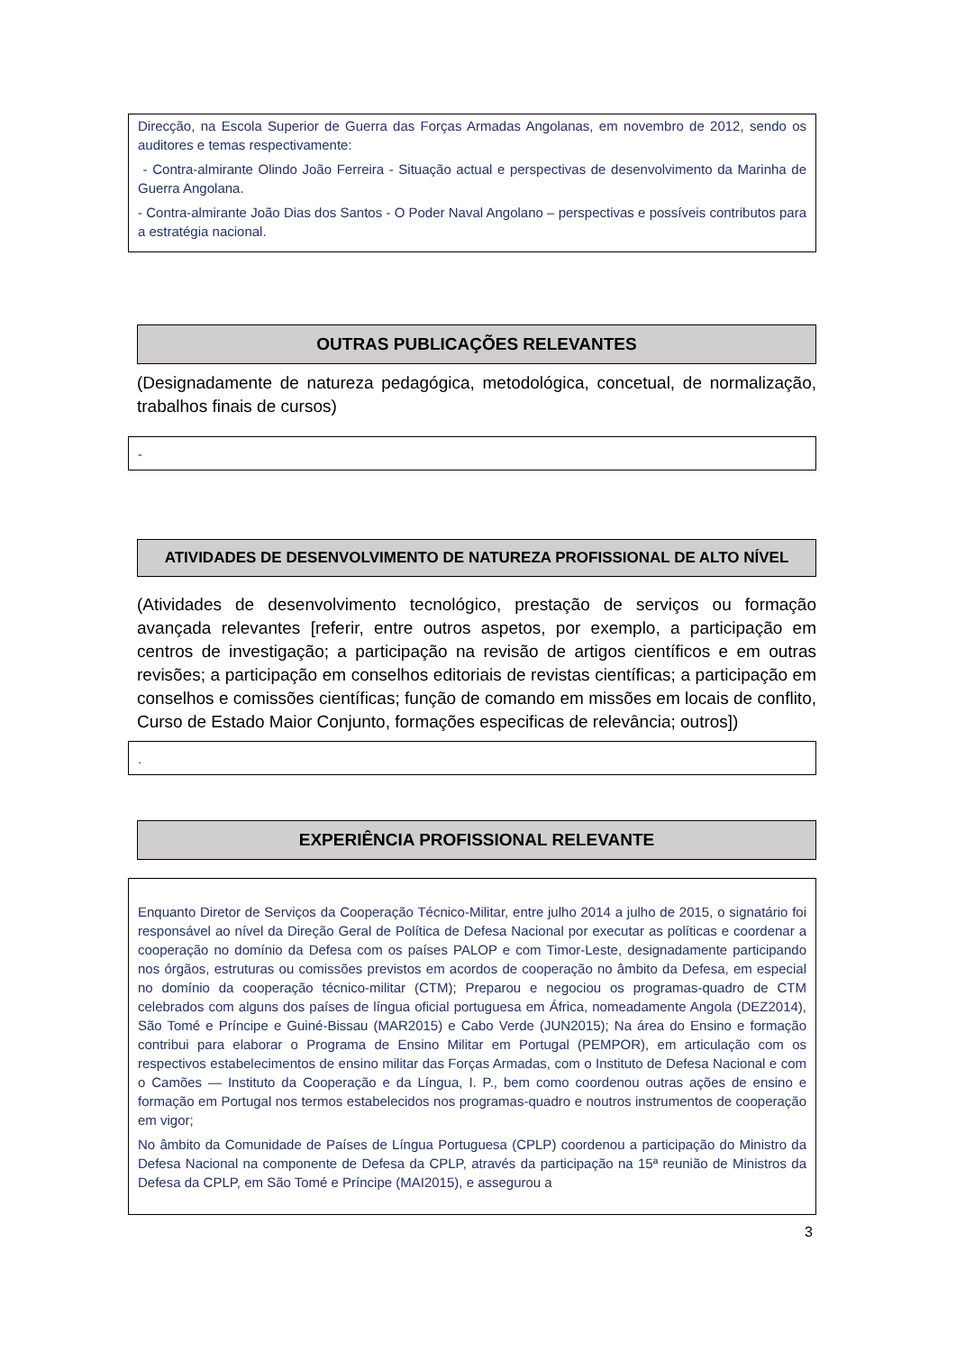Direcção, na Escola Superior de Guerra das Forças Armadas Angolanas, em novembro de 2012, sendo os auditores e temas respectivamente:
- Contra-almirante Olindo João Ferreira - Situação actual e perspectivas de desenvolvimento da Marinha de Guerra Angolana.
- Contra-almirante João Dias dos Santos - O Poder Naval Angolano – perspectivas e possíveis contributos para a estratégia nacional.
OUTRAS PUBLICAÇÕES RELEVANTES
(Designadamente de natureza pedagógica, metodológica, concetual, de normalização, trabalhos finais de cursos)
-
ATIVIDADES DE DESENVOLVIMENTO DE NATUREZA PROFISSIONAL DE ALTO NÍVEL
(Atividades de desenvolvimento tecnológico, prestação de serviços ou formação avançada relevantes [referir, entre outros aspetos, por exemplo, a participação em centros de investigação; a participação na revisão de artigos científicos e em outras revisões; a participação em conselhos editoriais de revistas científicas; a participação em conselhos e comissões científicas; função de comando em missões em locais de conflito, Curso de Estado Maior Conjunto, formações especificas de relevância; outros])
.
EXPERIÊNCIA PROFISSIONAL RELEVANTE
Enquanto Diretor de Serviços da Cooperação Técnico-Militar, entre julho 2014 a julho de 2015, o signatário foi responsável ao nível da Direção Geral de Política de Defesa Nacional por executar as políticas e coordenar a cooperação no domínio da Defesa com os países PALOP e com Timor-Leste, designadamente participando nos órgãos, estruturas ou comissões previstos em acordos de cooperação no âmbito da Defesa, em especial no domínio da cooperação técnico-militar (CTM); Preparou e negociou os programas-quadro de CTM celebrados com alguns dos países de língua oficial portuguesa em África, nomeadamente Angola (DEZ2014), São Tomé e Príncipe e Guiné-Bissau (MAR2015) e Cabo Verde (JUN2015); Na área do Ensino e formação contribui para elaborar o Programa de Ensino Militar em Portugal (PEMPOR), em articulação com os respectivos estabelecimentos de ensino militar das Forças Armadas, com o Instituto de Defesa Nacional e com o Camões — Instituto da Cooperação e da Língua, I. P., bem como coordenou outras ações de ensino e formação em Portugal nos termos estabelecidos nos programas-quadro e noutros instrumentos de cooperação em vigor;
No âmbito da Comunidade de Países de Língua Portuguesa (CPLP) coordenou a participação do Ministro da Defesa Nacional na componente de Defesa da CPLP, através da participação na 15ª reunião de Ministros da Defesa da CPLP, em São Tomé e Príncipe (MAI2015), e assegurou a
3